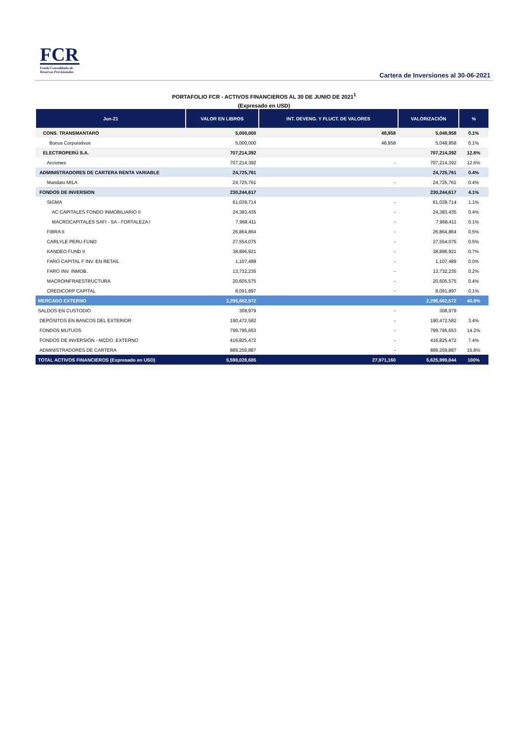FCR
Fondo Consolidado de
Reservas Previsionales
Cartera de Inversiones al 30-06-2021
PORTAFOLIO FCR - ACTIVOS FINANCIEROS AL 30 DE JUNIO DE 2021<sup>1</sup>
(Expresado en USD)
| Jun-21 | VALOR EN LIBROS | INT. DEVENG. Y FLUCT. DE VALORES | VALORIZACIÓN | % |
| --- | --- | --- | --- | --- |
| CONS. TRANSMANTARO | 5,000,000 | 48,958 | 5,048,958 | 0.1% |
| Bonos Corporativos | 5,000,000 | 48,958 | 5,048,958 | 0.1% |
| ELECTROPERÚ S.A. | 707,214,392 | | 707,214,392 | 12.6% |
| Acciones | 707,214,392 | - | 707,214,392 | 12.6% |
| ADMINISTRADORES DE CARTERA RENTA VARIABLE | 24,725,761 | | 24,725,761 | 0.4% |
| Mandato MILA | 24,725,761 | - | 24,725,761 | 0.4% |
| FONDOS DE INVERSION | 230,244,617 | | 230,244,617 | 4.1% |
| SIGMA | 61,039,714 | - | 61,039,714 | 1.1% |
| AC CAPITALES FONDO INMOBILIARIO II | 24,383,435 | - | 24,383,435 | 0.4% |
| MACROCAPITALES SAFI - SA - FORTALEZA I | 7,968,411 | - | 7,968,411 | 0.1% |
| FIBRA II | 26,864,864 | - | 26,864,864 | 0.5% |
| CARLYLE PERU FUND | 27,554,075 | - | 27,554,075 | 0.5% |
| KANDEO FUND II | 38,896,921 | - | 38,896,921 | 0.7% |
| FARO CAPITAL F INV. EN RETAIL | 1,107,489 | - | 1,107,489 | 0.0% |
| FARO INV. INMOB. | 13,732,235 | - | 13,732,235 | 0.2% |
| MACROINFRAESTRUCTURA | 20,605,575 | - | 20,605,575 | 0.4% |
| CREDICORP CAPITAL | 8,091,897 | - | 8,091,897 | 0.1% |
| MERCADO EXTERNO | 2,296,662,572 | | 2,296,662,572 | 40.8% |
| SALDOS EN CUSTODIO | 308,979 | - | 308,979 | |
| DEPÓSITOS EN BANCOS DEL EXTERIOR | 190,472,582 | - | 190,472,582 | 3.4% |
| FONDOS MUTUOS | 799,795,653 | - | 799,795,653 | 14.2% |
| FONDOS DE INVERSIÓN - MCDO. EXTERNO | 416,825,472 | - | 416,825,472 | 7.4% |
| ADMINISTRADORES DE CARTERA | 889,259,887 | - | 889,259,887 | 15.8% |
| TOTAL ACTIVOS FINANCIEROS (Expresado en USD) | 5,598,028,685 | 27,971,160 | 5,625,999,844 | 100% |